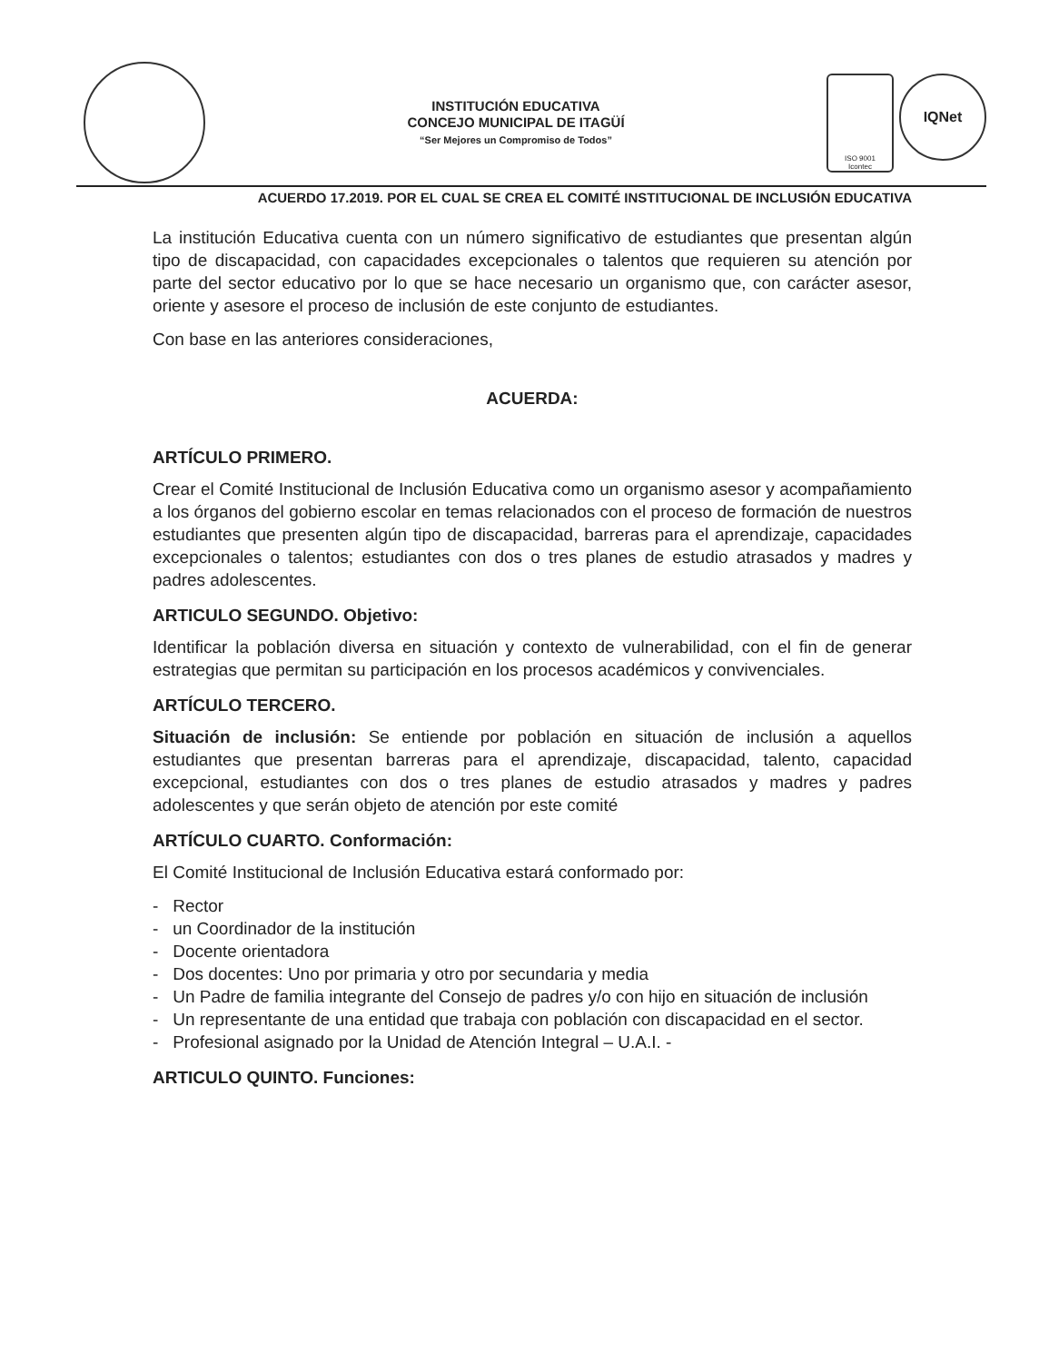INSTITUCIÓN EDUCATIVA
CONCEJO MUNICIPAL DE ITAGÜÍ
“Ser Mejores un Compromiso de Todos”
ISO 9001
Icontec
IQNet
ACUERDO 17.2019. POR EL CUAL SE CREA EL COMITÉ INSTITUCIONAL DE INCLUSIÓN EDUCATIVA
La institución Educativa cuenta con un número significativo de estudiantes que presentan algún tipo de discapacidad, con capacidades excepcionales o talentos que requieren su atención por parte del sector educativo por lo que se hace necesario un organismo que, con carácter asesor, oriente y asesore el proceso de inclusión de este conjunto de estudiantes.
Con base en las anteriores consideraciones,
ACUERDA:
ARTÍCULO PRIMERO.
Crear el Comité Institucional de Inclusión Educativa como un organismo asesor y acompañamiento a los órganos del gobierno escolar en temas relacionados con el proceso de formación de nuestros estudiantes que presenten algún tipo de discapacidad, barreras para el aprendizaje, capacidades excepcionales o talentos; estudiantes con dos o tres planes de estudio atrasados y madres y padres adolescentes.
ARTICULO SEGUNDO. Objetivo:
Identificar la población diversa en situación y contexto de vulnerabilidad, con el fin de generar estrategias que permitan su participación en los procesos académicos y convivenciales.
ARTÍCULO TERCERO.
Situación de inclusión: Se entiende por población en situación de inclusión a aquellos estudiantes que presentan barreras para el aprendizaje, discapacidad, talento, capacidad excepcional, estudiantes con dos o tres planes de estudio atrasados y madres y padres adolescentes y que serán objeto de atención por este comité
ARTÍCULO CUARTO. Conformación:
El Comité Institucional de Inclusión Educativa estará conformado por:
- Rector
- un Coordinador de la institución
- Docente orientadora
- Dos docentes: Uno por primaria y otro por secundaria y media
- Un Padre de familia integrante del Consejo de padres y/o con hijo en situación de inclusión
- Un representante de una entidad que trabaja con población con discapacidad en el sector.
- Profesional asignado por la Unidad de Atención Integral – U.A.I. -
ARTICULO QUINTO. Funciones: